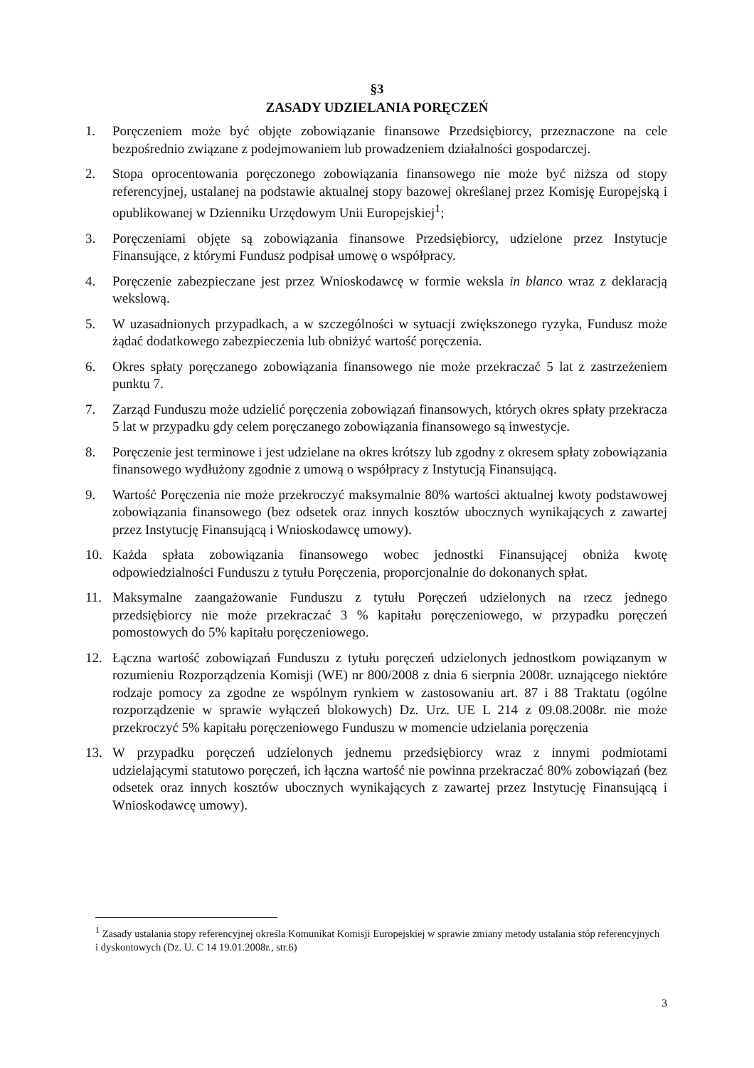§3
ZASADY UDZIELANIA PORĘCZEŃ
1. Poręczeniem może być objęte zobowiązanie finansowe Przedsiębiorcy, przeznaczone na cele bezpośrednio związane z podejmowaniem lub prowadzeniem działalności gospodarczej.
2. Stopa oprocentowania poręczonego zobowiązania finansowego nie może być niższa od stopy referencyjnej, ustalanej na podstawie aktualnej stopy bazowej określanej przez Komisję Europejską i opublikowanej w Dzienniku Urzędowym Unii Europejskiej<sup>1</sup>;
3. Poręczeniami objęte są zobowiązania finansowe Przedsiębiorcy, udzielone przez Instytucje Finansujące, z którymi Fundusz podpisał umowę o współpracy.
4. Poręczenie zabezpieczane jest przez Wnioskodawcę w formie weksla in blanco wraz z deklaracją wekslową.
5. W uzasadnionych przypadkach, a w szczególności w sytuacji zwiększonego ryzyka, Fundusz może żądać dodatkowego zabezpieczenia lub obniżyć wartość poręczenia.
6. Okres spłaty poręczanego zobowiązania finansowego nie może przekraczać 5 lat z zastrzeżeniem punktu 7.
7. Zarząd Funduszu może udzielić poręczenia zobowiązań finansowych, których okres spłaty przekracza 5 lat w przypadku gdy celem poręczanego zobowiązania finansowego są inwestycje.
8. Poręczenie jest terminowe i jest udzielane na okres krótszy lub zgodny z okresem spłaty zobowiązania finansowego wydłużony zgodnie z umową o współpracy z Instytucją Finansującą.
9. Wartość Poręczenia nie może przekroczyć maksymalnie 80% wartości aktualnej kwoty podstawowej zobowiązania finansowego (bez odsetek oraz innych kosztów ubocznych wynikających z zawartej przez Instytucję Finansującą i Wnioskodawcę umowy).
10. Każda spłata zobowiązania finansowego wobec jednostki Finansującej obniża kwotę odpowiedzialności Funduszu z tytułu Poręczenia, proporcjonalnie do dokonanych spłat.
11. Maksymalne zaangażowanie Funduszu z tytułu Poręczeń udzielonych na rzecz jednego przedsiębiorcy nie może przekraczać 3 % kapitału poręczeniowego, w przypadku poręczeń pomostowych do 5% kapitału poręczeniowego.
12. Łączna wartość zobowiązań Funduszu z tytułu poręczeń udzielonych jednostkom powiązanym w rozumieniu Rozporządzenia Komisji (WE) nr 800/2008 z dnia 6 sierpnia 2008r. uznającego niektóre rodzaje pomocy za zgodne ze wspólnym rynkiem w zastosowaniu art. 87 i 88 Traktatu (ogólne rozporządzenie w sprawie wyłączeń blokowych) Dz. Urz. UE L 214 z 09.08.2008r. nie może przekroczyć 5% kapitału poręczeniowego Funduszu w momencie udzielania poręczenia
13. W przypadku poręczeń udzielonych jednemu przedsiębiorcy wraz z innymi podmiotami udzielającymi statutowo poręczeń, ich łączna wartość nie powinna przekraczać 80% zobowiązań (bez odsetek oraz innych kosztów ubocznych wynikających z zawartej przez Instytucję Finansującą i Wnioskodawcę umowy).
<sup>1</sup> Zasady ustalania stopy referencyjnej określa Komunikat Komisji Europejskiej w sprawie zmiany metody ustalania stóp referencyjnych i dyskontowych (Dz. U. C 14 19.01.2008r., str.6)
3